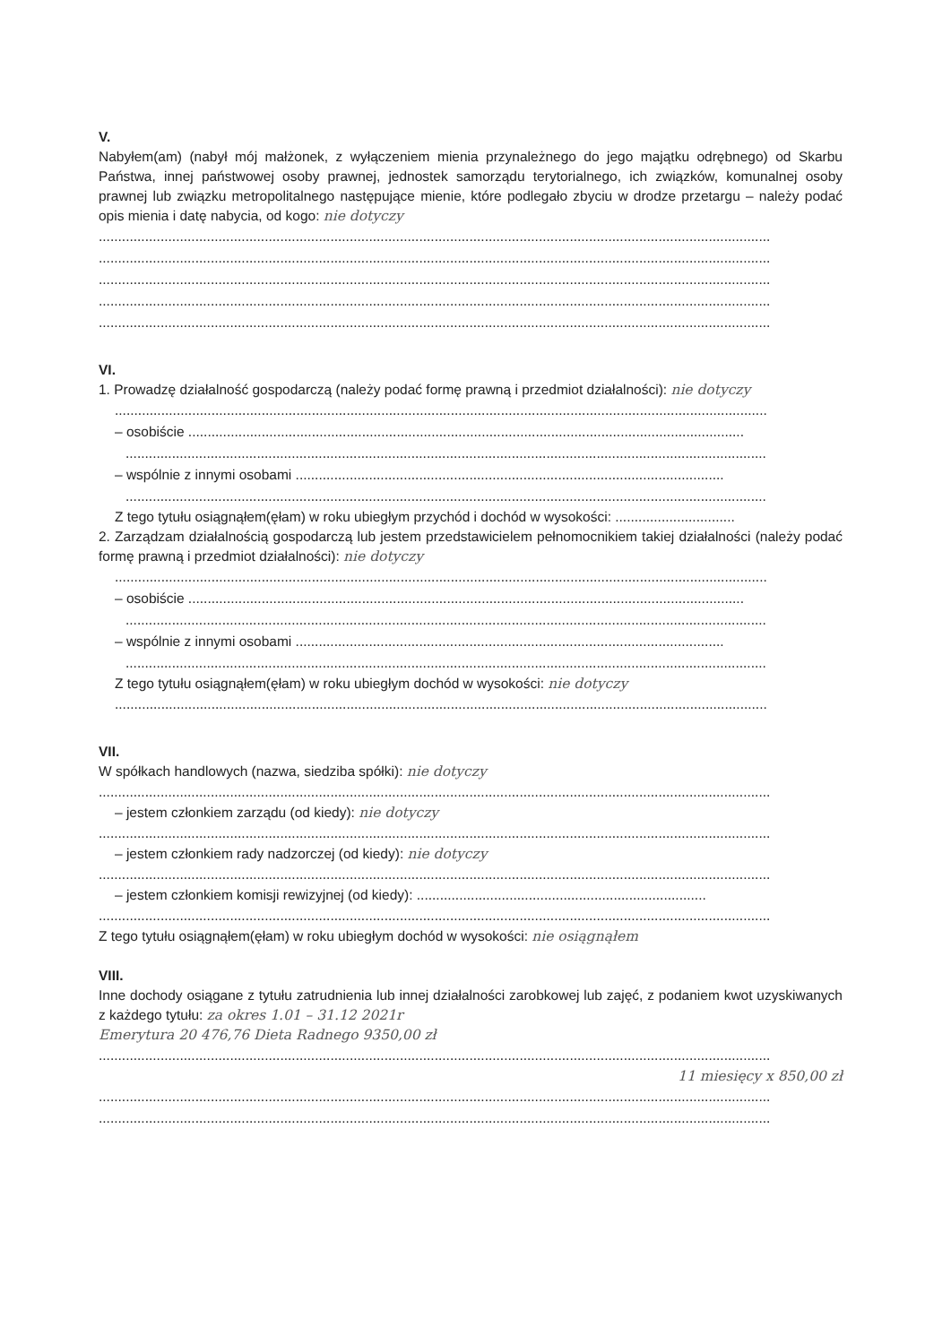V.
Nabyłem(am) (nabył mój małżonek, z wyłączeniem mienia przynależnego do jego majątku odrębnego) od Skarbu Państwa, innej państwowej osoby prawnej, jednostek samorządu terytorialnego, ich związków, komunalnej osoby prawnej lub związku metropolitalnego następujące mienie, które podlegało zbyciu w drodze przetargu – należy podać opis mienia i datę nabycia, od kogo: nie dotyczy
..............................................................................................................................................................................
..............................................................................................................................................................................
..............................................................................................................................................................................
..............................................................................................................................................................................
..............................................................................................................................................................................
VI.
1. Prowadzę działalność gospodarczą (należy podać formę prawną i przedmiot działalności): nie dotyczy
.........................................................................................................................................................................
– osobiście ................................................................................................................................................
......................................................................................................................................................................
– wspólnie z innymi osobami ...............................................................................................................
......................................................................................................................................................................
Z tego tytułu osiągnąłem(ęłam) w roku ubiegłym przychód i dochód w wysokości: ...............................
2. Zarządzam działalnością gospodarczą lub jestem przedstawicielem pełnomocnikiem takiej działalności (należy podać formę prawną i przedmiot działalności): nie dotyczy
.........................................................................................................................................................................
– osobiście ................................................................................................................................................
......................................................................................................................................................................
– wspólnie z innymi osobami ...............................................................................................................
......................................................................................................................................................................
Z tego tytułu osiągnąłem(ęłam) w roku ubiegłym dochód w wysokości: nie dotyczy
.........................................................................................................................................................................
VII.
W spółkach handlowych (nazwa, siedziba spółki): nie dotyczy
..............................................................................................................................................................................
– jestem członkiem zarządu (od kiedy): nie dotyczy
..............................................................................................................................................................................
– jestem członkiem rady nadzorczej (od kiedy): nie dotyczy
..............................................................................................................................................................................
– jestem członkiem komisji rewizyjnej (od kiedy): ...........................................................................
..............................................................................................................................................................................
Z tego tytułu osiągnąłem(ęłam) w roku ubiegłym dochód w wysokości: nie osiągnąłem
VIII.
Inne dochody osiągane z tytułu zatrudnienia lub innej działalności zarobkowej lub zajęć, z podaniem kwot uzyskiwanych z każdego tytułu: za okres 1.01 – 31.12 2021r
Emerytura 20 476,76 Dieta Radnego 9350,00 zł
..............................................................................................................................................................................
11 miesięcy x 850,00 zł
..............................................................................................................................................................................
..............................................................................................................................................................................